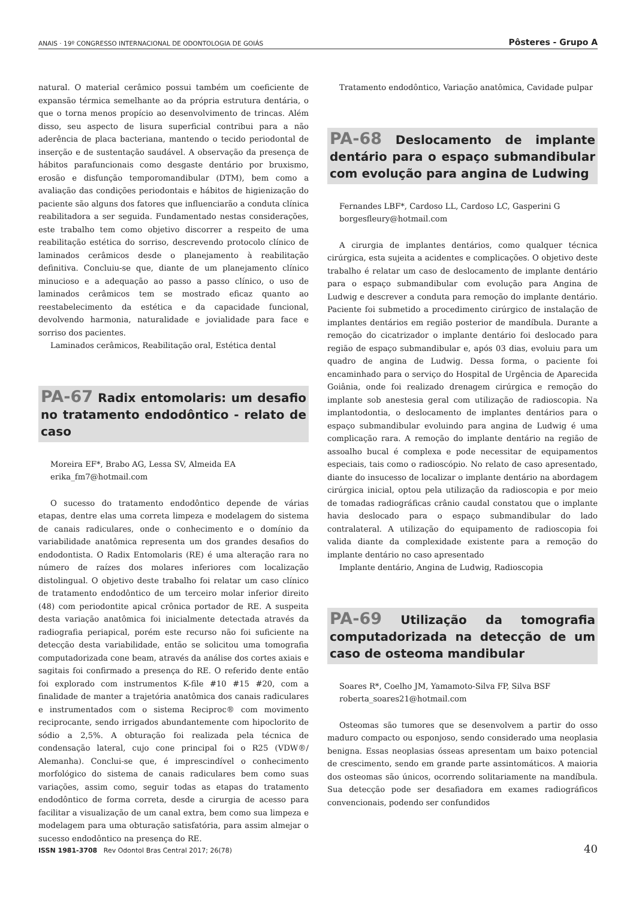ANAIS · 19º CONGRESSO INTERNACIONAL DE ODONTOLOGIA DE GOIÁS Pôsteres - Grupo A
natural. O material cerâmico possui também um coeficiente de expansão térmica semelhante ao da própria estrutura dentária, o que o torna menos propício ao desenvolvimento de trincas. Além disso, seu aspecto de lisura superficial contribui para a não aderência de placa bacteriana, mantendo o tecido periodontal de inserção e de sustentação saudável. A observação da presença de hábitos parafuncionais como desgaste dentário por bruxismo, erosão e disfunção temporomandibular (DTM), bem como a avaliação das condições periodontais e hábitos de higienização do paciente são alguns dos fatores que influenciarão a conduta clínica reabilitadora a ser seguida. Fundamentado nestas considerações, este trabalho tem como objetivo discorrer a respeito de uma reabilitação estética do sorriso, descrevendo protocolo clínico de laminados cerâmicos desde o planejamento à reabilitação definitiva. Concluiu-se que, diante de um planejamento clínico minucioso e a adequação ao passo a passo clínico, o uso de laminados cerâmicos tem se mostrado eficaz quanto ao reestabelecimento da estética e da capacidade funcional, devolvendo harmonia, naturalidade e jovialidade para face e sorriso dos pacientes.
Laminados cerâmicos, Reabilitação oral, Estética dental
PA-67 Radix entomolaris: um desafio no tratamento endodôntico - relato de caso
Moreira EF*, Brabo AG, Lessa SV, Almeida EA
erika_fm7@hotmail.com
O sucesso do tratamento endodôntico depende de várias etapas, dentre elas uma correta limpeza e modelagem do sistema de canais radiculares, onde o conhecimento e o domínio da variabilidade anatômica representa um dos grandes desafios do endodontista. O Radix Entomolaris (RE) é uma alteração rara no número de raízes dos molares inferiores com localização distolingual. O objetivo deste trabalho foi relatar um caso clínico de tratamento endodôntico de um terceiro molar inferior direito (48) com periodontite apical crônica portador de RE. A suspeita desta variação anatômica foi inicialmente detectada através da radiografia periapical, porém este recurso não foi suficiente na detecção desta variabilidade, então se solicitou uma tomografia computadorizada cone beam, através da análise dos cortes axiais e sagitais foi confirmado a presença do RE. O referido dente então foi explorado com instrumentos K-file #10 #15 #20, com a finalidade de manter a trajetória anatômica dos canais radiculares e instrumentados com o sistema Reciproc® com movimento reciprocante, sendo irrigados abundantemente com hipoclorito de sódio a 2,5%. A obturação foi realizada pela técnica de condensação lateral, cujo cone principal foi o R25 (VDW®/ Alemanha). Conclui-se que, é imprescindível o conhecimento morfológico do sistema de canais radiculares bem como suas variações, assim como, seguir todas as etapas do tratamento endodôntico de forma correta, desde a cirurgia de acesso para facilitar a visualização de um canal extra, bem como sua limpeza e modelagem para uma obturação satisfatória, para assim almejar o sucesso endodôntico na presença do RE.
Tratamento endodôntico, Variação anatômica, Cavidade pulpar
PA-68 Deslocamento de implante dentário para o espaço submandibular com evolução para angina de Ludwing
Fernandes LBF*, Cardoso LL, Cardoso LC, Gasperini G
borgesfleury@hotmail.com
A cirurgia de implantes dentários, como qualquer técnica cirúrgica, esta sujeita a acidentes e complicações. O objetivo deste trabalho é relatar um caso de deslocamento de implante dentário para o espaço submandibular com evolução para Angina de Ludwig e descrever a conduta para remoção do implante dentário. Paciente foi submetido a procedimento cirúrgico de instalação de implantes dentários em região posterior de mandíbula. Durante a remoção do cicatrizador o implante dentário foi deslocado para região de espaço submandibular e, após 03 dias, evoluiu para um quadro de angina de Ludwig. Dessa forma, o paciente foi encaminhado para o serviço do Hospital de Urgência de Aparecida Goiânia, onde foi realizado drenagem cirúrgica e remoção do implante sob anestesia geral com utilização de radioscopia. Na implantodontia, o deslocamento de implantes dentários para o espaço submandibular evoluindo para angina de Ludwig é uma complicação rara. A remoção do implante dentário na região de assoalho bucal é complexa e pode necessitar de equipamentos especiais, tais como o radioscópio. No relato de caso apresentado, diante do insucesso de localizar o implante dentário na abordagem cirúrgica inicial, optou pela utilização da radioscopia e por meio de tomadas radiográficas crânio caudal constatou que o implante havia deslocado para o espaço submandibular do lado contralateral. A utilização do equipamento de radioscopia foi valida diante da complexidade existente para a remoção do implante dentário no caso apresentado
Implante dentário, Angina de Ludwig, Radioscopia
PA-69 Utilização da tomografia computadorizada na detecção de um caso de osteoma mandibular
Soares R*, Coelho JM, Yamamoto-Silva FP, Silva BSF
roberta_soares21@hotmail.com
Osteomas são tumores que se desenvolvem a partir do osso maduro compacto ou esponjoso, sendo considerado uma neoplasia benigna. Essas neoplasias ósseas apresentam um baixo potencial de crescimento, sendo em grande parte assintomáticos. A maioria dos osteomas são únicos, ocorrendo solitariamente na mandíbula. Sua detecção pode ser desafiadora em exames radiográficos convencionais, podendo ser confundidos
ISSN 1981-3708 Rev Odontol Bras Central 2017; 26(78) 40